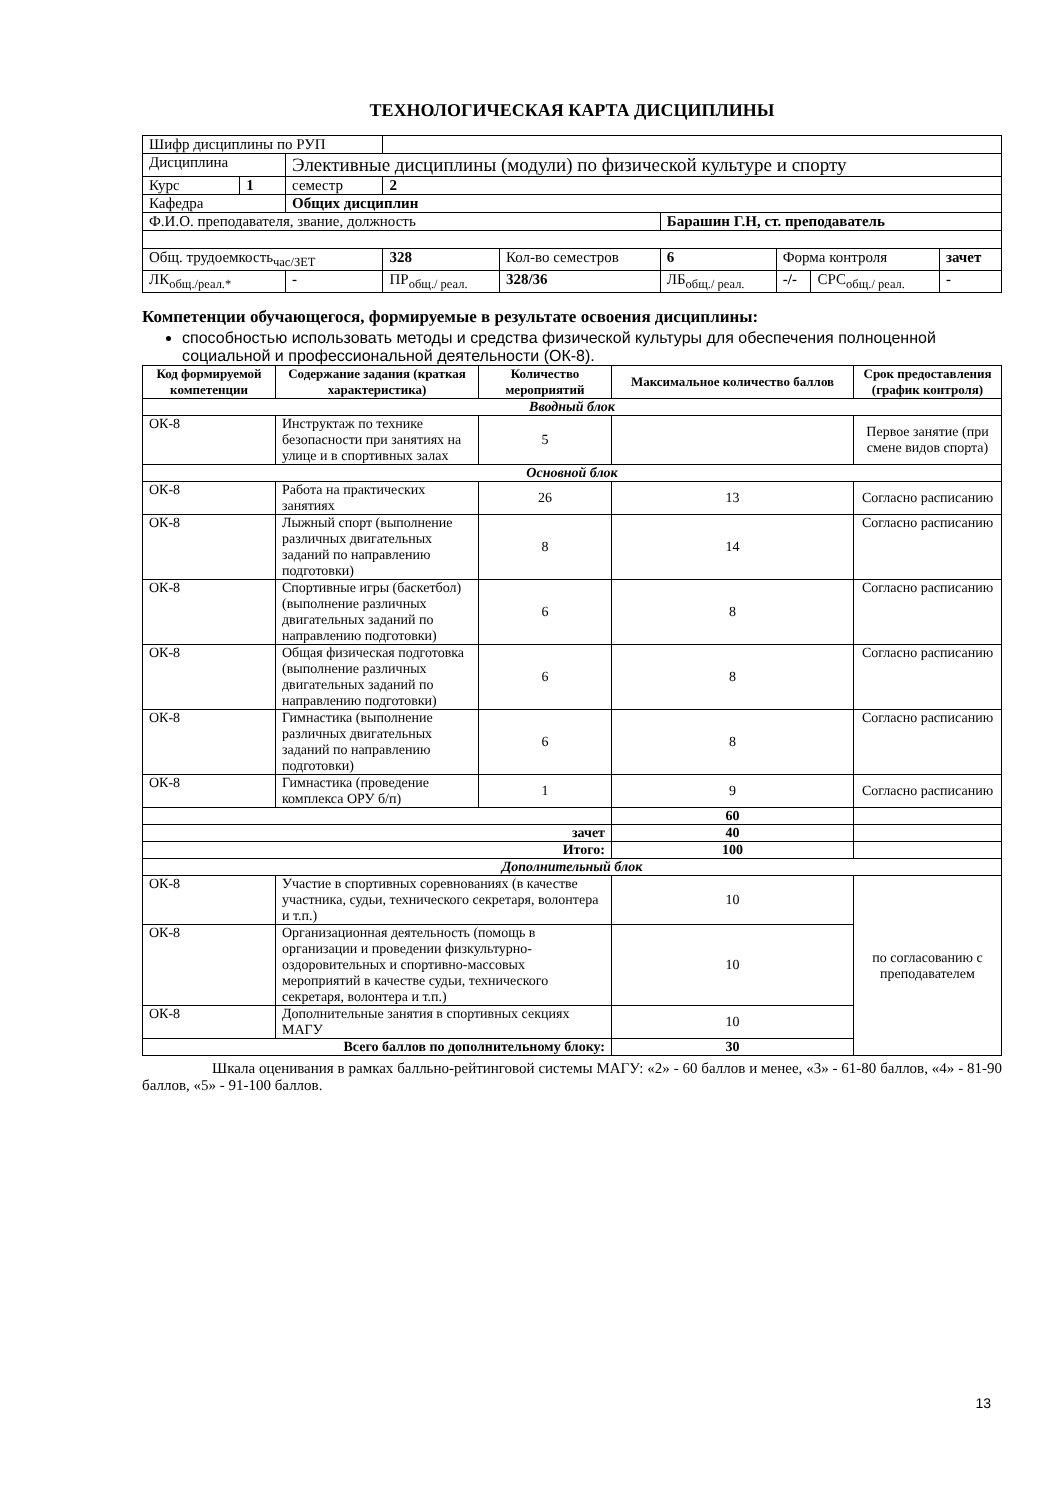ТЕХНОЛОГИЧЕСКАЯ КАРТА ДИСЦИПЛИНЫ
| Шифр дисциплины по РУП | | | | | | | | | |
| Дисциплина | | Элективные дисциплины (модули) по физической культуре и спорту | | | | | | | |
| Курс | 1 | семестр | 2 | | | | | | |
| Кафедра | | Общих дисциплин | | | | | | | |
| Ф.И.О. преподавателя, звание, должность | | | | | | Барашин Г.Н, ст. преподаватель | | | |
| Общ. трудоемкость<sub>час/ЗЕТ</sub> | | | 328 | Кол-во семестров | | 6 | Форма контроля | | зачет |
| ЛК<sub>общ./реал.*</sub> | | - | ПР<sub>общ./ реал.</sub> | 328/36 | ЛБ<sub>общ./ реал.</sub> | | -/- | СРС<sub>общ./ реал.</sub> | - |
Компетенции обучающегося, формируемые в результате освоения дисциплины:
способностью использовать методы и средства физической культуры для обеспечения полноценной социальной и профессиональной деятельности (ОК-8).
| Код формируемой компетенции | Содержание задания (краткая характеристика) | Количество мероприятий | Максимальное количество баллов | Срок предоставления (график контроля) |
| --- | --- | --- | --- | --- |
| Вводный блок | | | | |
| ОК-8 | Инструктаж по технике безопасности при занятиях на улице и в спортивных залах | 5 | | Первое занятие (при смене видов спорта) |
| Основной блок | | | | |
| ОК-8 | Работа на практических занятиях | 26 | 13 | Согласно расписанию |
| ОК-8 | Лыжный спорт (выполнение различных двигательных заданий по направлению подготовки) | 8 | 14 | Согласно расписанию |
| ОК-8 | Спортивные игры (баскетбол) (выполнение различных двигательных заданий по направлению подготовки) | 6 | 8 | Согласно расписанию |
| ОК-8 | Общая физическая подготовка (выполнение различных двигательных заданий по направлению подготовки) | 6 | 8 | Согласно расписанию |
| ОК-8 | Гимнастика (выполнение различных двигательных заданий по направлению подготовки) | 6 | 8 | Согласно расписанию |
| ОК-8 | Гимнастика (проведение комплекса ОРУ б/п) | 1 | 9 | Согласно расписанию |
| | | | 60 | |
| зачет | | | 40 | |
| Итого: | | | 100 | |
| Дополнительный блок | | | | |
| ОК-8 | Участие в спортивных соревнованиях (в качестве участника, судьи, технического секретаря, волонтера и т.п.) | | 10 | по согласованию с преподавателем |
| ОК-8 | Организационная деятельность (помощь в организации и проведении физкультурно-оздоровительных и спортивно-массовых мероприятий в качестве судьи, технического секретаря, волонтера и т.п.) | | 10 | |
| ОК-8 | Дополнительные занятия в спортивных секциях МАГУ | | 10 | |
| Всего баллов по дополнительному блоку: | | | 30 | |
Шкала оценивания в рамках балльно-рейтинговой системы МАГУ: «2» - 60 баллов и менее, «3» - 61-80 баллов, «4» - 81-90 баллов, «5» - 91-100 баллов.
13